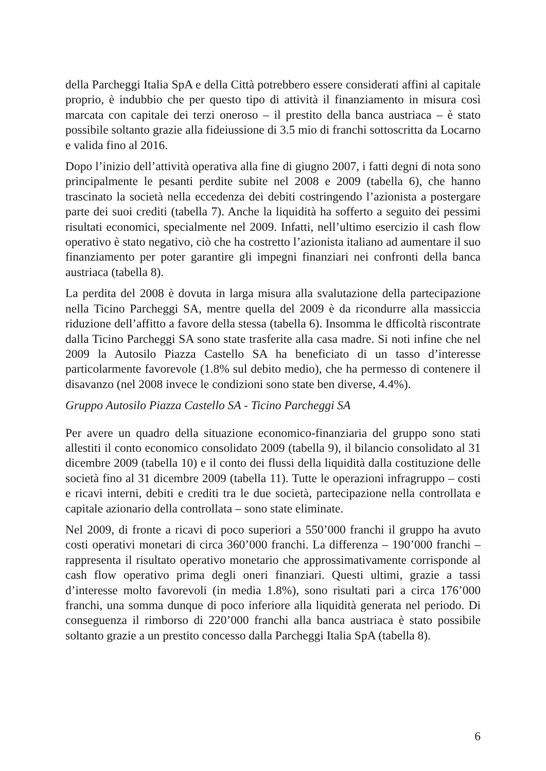della Parcheggi Italia SpA e della Città potrebbero essere considerati affini al capitale proprio, è indubbio che per questo tipo di attività il finanziamento in misura così marcata con capitale dei terzi oneroso – il prestito della banca austriaca – è stato possibile soltanto grazie alla fideiussione di 3.5 mio di franchi sottoscritta da Locarno e valida fino al 2016.
Dopo l’inizio dell’attività operativa alla fine di giugno 2007, i fatti degni di nota sono principalmente le pesanti perdite subite nel 2008 e 2009 (tabella 6), che hanno trascinato la società nella eccedenza dei debiti costringendo l’azionista a postergare parte dei suoi crediti (tabella 7). Anche la liquidità ha sofferto a seguito dei pessimi risultati economici, specialmente nel 2009. Infatti, nell’ultimo esercizio il cash flow operativo è stato negativo, ciò che ha costretto l’azionista italiano ad aumentare il suo finanziamento per poter garantire gli impegni finanziari nei confronti della banca austriaca (tabella 8).
La perdita del 2008 è dovuta in larga misura alla svalutazione della partecipazione nella Ticino Parcheggi SA, mentre quella del 2009 è da ricondurre alla massiccia riduzione dell’affitto a favore della stessa (tabella 6). Insomma le dfficoltà riscontrate dalla Ticino Parcheggi SA sono state trasferite alla casa madre. Si noti infine che nel 2009 la Autosilo Piazza Castello SA ha beneficiato di un tasso d’interesse particolarmente favorevole (1.8% sul debito medio), che ha permesso di contenere il disavanzo (nel 2008 invece le condizioni sono state ben diverse, 4.4%).
Gruppo Autosilo Piazza Castello SA - Ticino Parcheggi SA
Per avere un quadro della situazione economico-finanziaria del gruppo sono stati allestiti il conto economico consolidato 2009 (tabella 9), il bilancio consolidato al 31 dicembre 2009 (tabella 10) e il conto dei flussi della liquidità dalla costituzione delle società fino al 31 dicembre 2009 (tabella 11). Tutte le operazioni infragruppo – costi e ricavi interni, debiti e crediti tra le due società, partecipazione nella controllata e capitale azionario della controllata – sono state eliminate.
Nel 2009, di fronte a ricavi di poco superiori a 550’000 franchi il gruppo ha avuto costi operativi monetari di circa 360’000 franchi. La differenza – 190’000 franchi – rappresenta il risultato operativo monetario che approssimativamente corrisponde al cash flow operativo prima degli oneri finanziari. Questi ultimi, grazie a tassi d’interesse molto favorevoli (in media 1.8%), sono risultati pari a circa 176’000 franchi, una somma dunque di poco inferiore alla liquidità generata nel periodo. Di conseguenza il rimborso di 220’000 franchi alla banca austriaca è stato possibile soltanto grazie a un prestito concesso dalla Parcheggi Italia SpA (tabella 8).
6